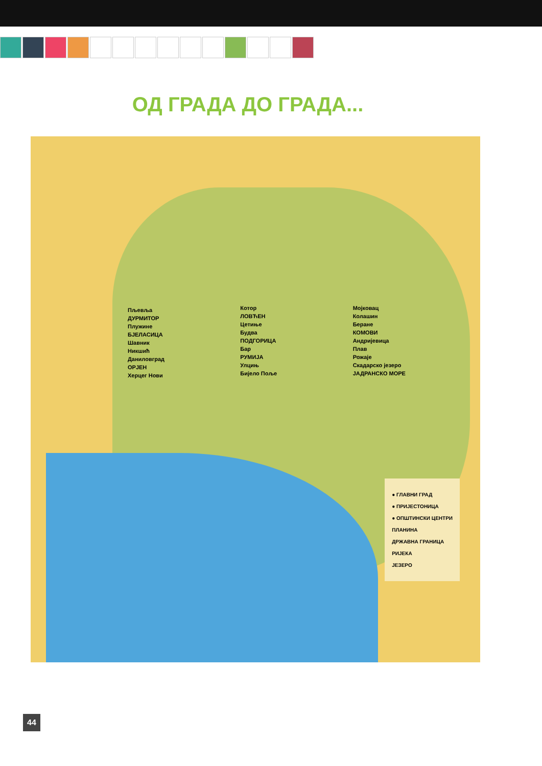ОД ГРАДА ДО ГРАДА...
Пљевља
ДУРМИТОР
Плужине
БЈЕЛАСИЦА
Шавник
Никшић
Даниловград
ОРЈЕН
Херцег Нови
Котор
ЛОВЋЕН
Цетиње
Будва
ПОДГОРИЦА
Бар
РУМИЈА
Улцињ
Бијело Поље
Мојковац
Колашин
Беране
КОМОВИ
Андријевица
Плав
Рожаје
Скадарско језеро
ЈАДРАНСКО МОРЕ
● ГЛАВНИ ГРАД
● ПРИЈЕСТОНИЦА
● ОПШТИНСКИ ЦЕНТРИ
ПЛАНИНА
ДРЖАВНА ГРАНИЦА
РИЈЕКА
ЈЕЗЕРО
44